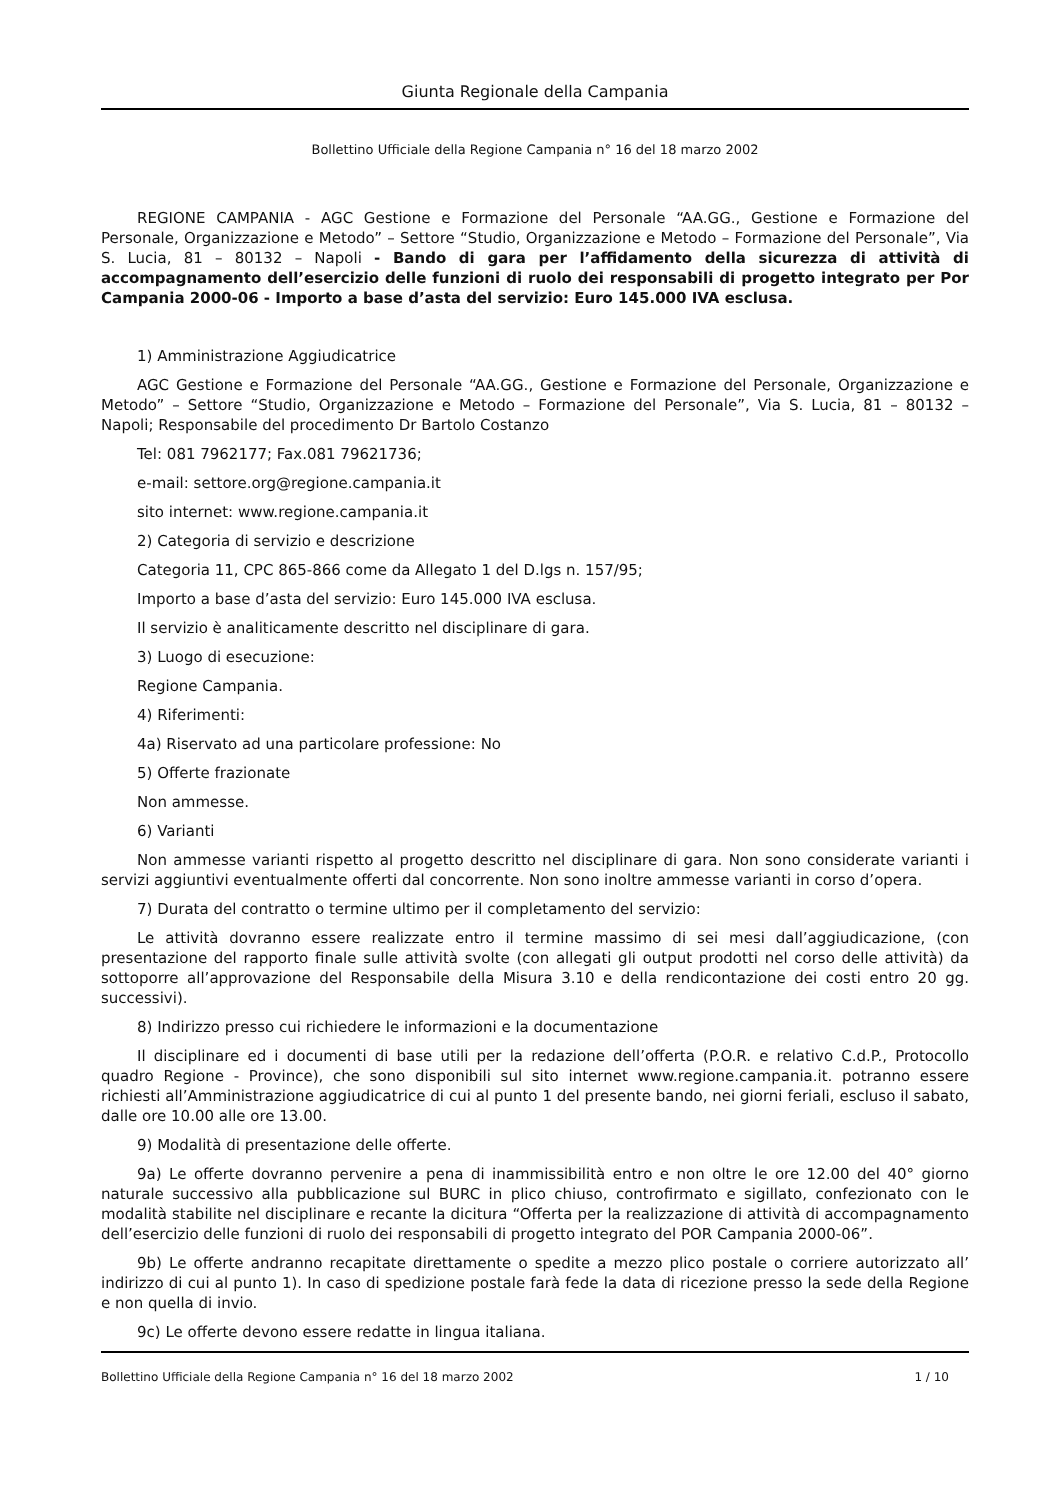Giunta Regionale della Campania
Bollettino Ufficiale della Regione Campania n° 16 del 18 marzo 2002
REGIONE CAMPANIA - AGC Gestione e Formazione del Personale “AA.GG., Gestione e Formazione del Personale, Organizzazione e Metodo” – Settore “Studio, Organizzazione e Metodo – Formazione del Personale”, Via S. Lucia, 81 – 80132 – Napoli - Bando di gara per l’affidamento della sicurezza di attività di accompagnamento dell’esercizio delle funzioni di ruolo dei responsabili di progetto integrato per Por Campania 2000-06 - Importo a base d’asta del servizio: Euro 145.000 IVA esclusa.
1) Amministrazione Aggiudicatrice
AGC Gestione e Formazione del Personale “AA.GG., Gestione e Formazione del Personale, Organizzazione e Metodo” – Settore “Studio, Organizzazione e Metodo – Formazione del Personale”, Via S. Lucia, 81 – 80132 – Napoli; Responsabile del procedimento Dr Bartolo Costanzo
Tel: 081 7962177; Fax.081 79621736;
e-mail: settore.org@regione.campania.it
sito internet: www.regione.campania.it
2) Categoria di servizio e descrizione
Categoria 11, CPC 865-866 come da Allegato 1 del D.lgs n. 157/95;
Importo a base d’asta del servizio: Euro 145.000 IVA esclusa.
Il servizio è analiticamente descritto nel disciplinare di gara.
3) Luogo di esecuzione:
Regione Campania.
4) Riferimenti:
4a) Riservato ad una particolare professione: No
5) Offerte frazionate
Non ammesse.
6) Varianti
Non ammesse varianti rispetto al progetto descritto nel disciplinare di gara. Non sono considerate varianti i servizi aggiuntivi eventualmente offerti dal concorrente. Non sono inoltre ammesse varianti in corso d’opera.
7) Durata del contratto o termine ultimo per il completamento del servizio:
Le attività dovranno essere realizzate entro il termine massimo di sei mesi dall’aggiudicazione, (con presentazione del rapporto finale sulle attività svolte (con allegati gli output prodotti nel corso delle attività) da sottoporre all’approvazione del Responsabile della Misura 3.10 e della rendicontazione dei costi entro 20 gg. successivi).
8) Indirizzo presso cui richiedere le informazioni e la documentazione
Il disciplinare ed i documenti di base utili per la redazione dell’offerta (P.O.R. e relativo C.d.P., Protocollo quadro Regione - Province), che sono disponibili sul sito internet www.regione.campania.it. potranno essere richiesti all’Amministrazione aggiudicatrice di cui al punto 1 del presente bando, nei giorni feriali, escluso il sabato, dalle ore 10.00 alle ore 13.00.
9) Modalità di presentazione delle offerte.
9a) Le offerte dovranno pervenire a pena di inammissibilità entro e non oltre le ore 12.00 del 40° giorno naturale successivo alla pubblicazione sul BURC in plico chiuso, controfirmato e sigillato, confezionato con le modalità stabilite nel disciplinare e recante la dicitura “Offerta per la realizzazione di attività di accompagnamento dell’esercizio delle funzioni di ruolo dei responsabili di progetto integrato del POR Campania 2000-06”.
9b) Le offerte andranno recapitate direttamente o spedite a mezzo plico postale o corriere autorizzato all’ indirizzo di cui al punto 1). In caso di spedizione postale farà fede la data di ricezione presso la sede della Regione e non quella di invio.
9c) Le offerte devono essere redatte in lingua italiana.
Bollettino Ufficiale della Regione Campania n° 16 del 18 marzo 2002 1 / 10